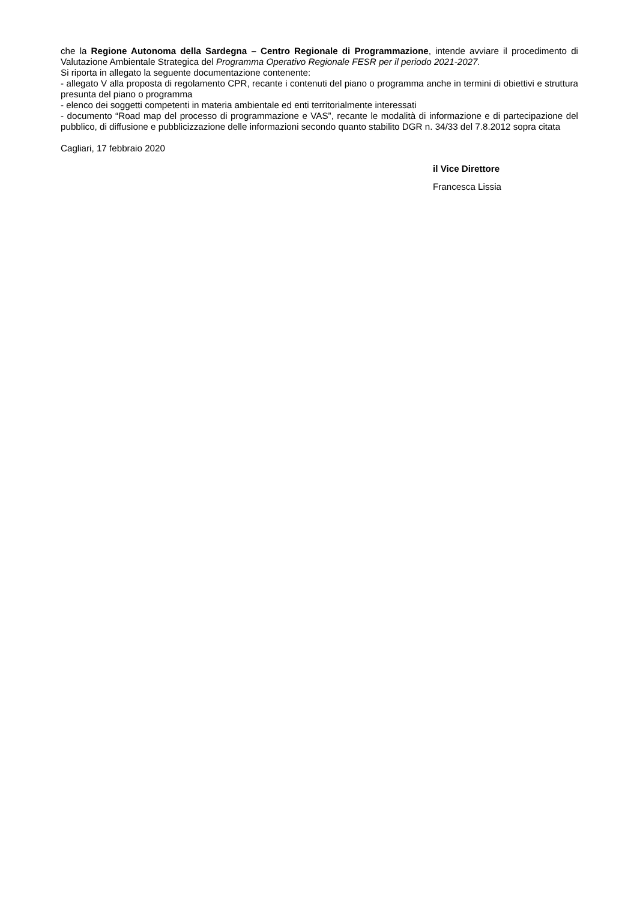che la Regione Autonoma della Sardegna – Centro Regionale di Programmazione, intende avviare il procedimento di Valutazione Ambientale Strategica del Programma Operativo Regionale FESR per il periodo 2021-2027.
Si riporta in allegato la seguente documentazione contenente:
- allegato V alla proposta di regolamento CPR, recante i contenuti del piano o programma anche in termini di obiettivi e struttura presunta del piano o programma
- elenco dei soggetti competenti in materia ambientale ed enti territorialmente interessati
- documento “Road map del processo di programmazione e VAS”, recante le modalità di informazione e di partecipazione del pubblico, di diffusione e pubblicizzazione delle informazioni secondo quanto stabilito DGR n. 34/33 del 7.8.2012 sopra citata
Cagliari, 17 febbraio 2020
il Vice Direttore
Francesca Lissia